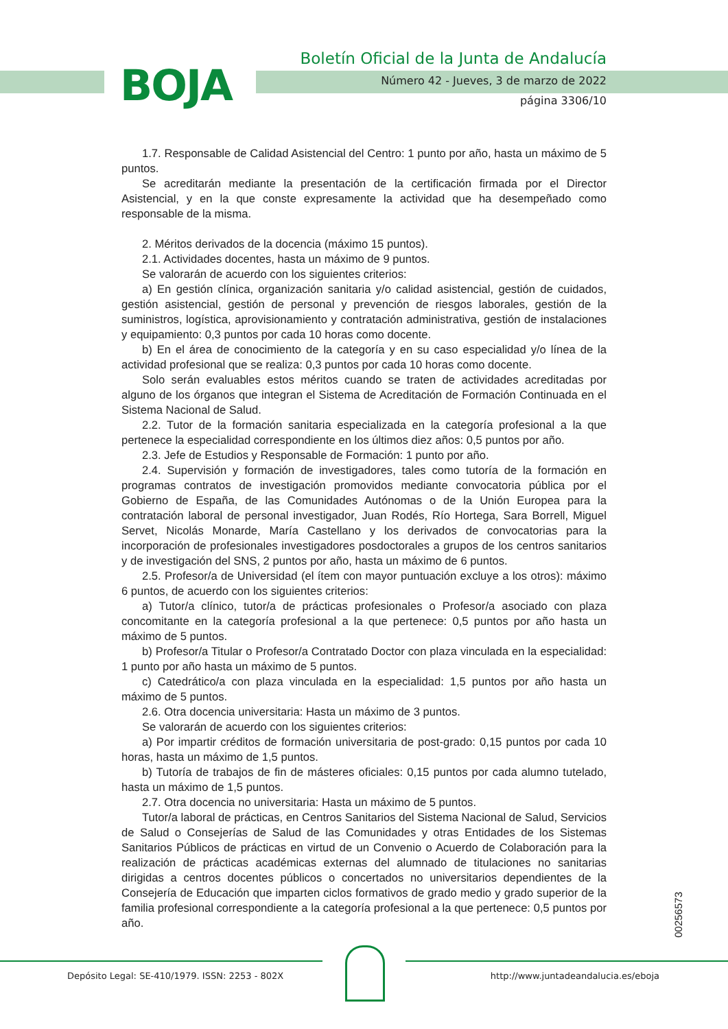BOJA
Boletín Oficial de la Junta de Andalucía
Número 42 - Jueves, 3 de marzo de 2022
página 3306/10
1.7. Responsable de Calidad Asistencial del Centro: 1 punto por año, hasta un máximo de 5 puntos.
Se acreditarán mediante la presentación de la certificación firmada por el Director Asistencial, y en la que conste expresamente la actividad que ha desempeñado como responsable de la misma.
2. Méritos derivados de la docencia (máximo 15 puntos).
2.1. Actividades docentes, hasta un máximo de 9 puntos.
Se valorarán de acuerdo con los siguientes criterios:
a) En gestión clínica, organización sanitaria y/o calidad asistencial, gestión de cuidados, gestión asistencial, gestión de personal y prevención de riesgos laborales, gestión de la suministros, logística, aprovisionamiento y contratación administrativa, gestión de instalaciones y equipamiento: 0,3 puntos por cada 10 horas como docente.
b) En el área de conocimiento de la categoría y en su caso especialidad y/o línea de la actividad profesional que se realiza: 0,3 puntos por cada 10 horas como docente.
Solo serán evaluables estos méritos cuando se traten de actividades acreditadas por alguno de los órganos que integran el Sistema de Acreditación de Formación Continuada en el Sistema Nacional de Salud.
2.2. Tutor de la formación sanitaria especializada en la categoría profesional a la que pertenece la especialidad correspondiente en los últimos diez años: 0,5 puntos por año.
2.3. Jefe de Estudios y Responsable de Formación: 1 punto por año.
2.4. Supervisión y formación de investigadores, tales como tutoría de la formación en programas contratos de investigación promovidos mediante convocatoria pública por el Gobierno de España, de las Comunidades Autónomas o de la Unión Europea para la contratación laboral de personal investigador, Juan Rodés, Río Hortega, Sara Borrell, Miguel Servet, Nicolás Monarde, María Castellano y los derivados de convocatorias para la incorporación de profesionales investigadores posdoctorales a grupos de los centros sanitarios y de investigación del SNS, 2 puntos por año, hasta un máximo de 6 puntos.
2.5. Profesor/a de Universidad (el ítem con mayor puntuación excluye a los otros): máximo 6 puntos, de acuerdo con los siguientes criterios:
a) Tutor/a clínico, tutor/a de prácticas profesionales o Profesor/a asociado con plaza concomitante en la categoría profesional a la que pertenece: 0,5 puntos por año hasta un máximo de 5 puntos.
b) Profesor/a Titular o Profesor/a Contratado Doctor con plaza vinculada en la especialidad: 1 punto por año hasta un máximo de 5 puntos.
c) Catedrático/a con plaza vinculada en la especialidad: 1,5 puntos por año hasta un máximo de 5 puntos.
2.6. Otra docencia universitaria: Hasta un máximo de 3 puntos.
Se valorarán de acuerdo con los siguientes criterios:
a) Por impartir créditos de formación universitaria de post-grado: 0,15 puntos por cada 10 horas, hasta un máximo de 1,5 puntos.
b) Tutoría de trabajos de fin de másteres oficiales: 0,15 puntos por cada alumno tutelado, hasta un máximo de 1,5 puntos.
2.7. Otra docencia no universitaria: Hasta un máximo de 5 puntos.
Tutor/a laboral de prácticas, en Centros Sanitarios del Sistema Nacional de Salud, Servicios de Salud o Consejerías de Salud de las Comunidades y otras Entidades de los Sistemas Sanitarios Públicos de prácticas en virtud de un Convenio o Acuerdo de Colaboración para la realización de prácticas académicas externas del alumnado de titulaciones no sanitarias dirigidas a centros docentes públicos o concertados no universitarios dependientes de la Consejería de Educación que imparten ciclos formativos de grado medio y grado superior de la familia profesional correspondiente a la categoría profesional a la que pertenece: 0,5 puntos por año.
00256573
Depósito Legal: SE-410/1979. ISSN: 2253 - 802X
http://www.juntadeandalucia.es/eboja